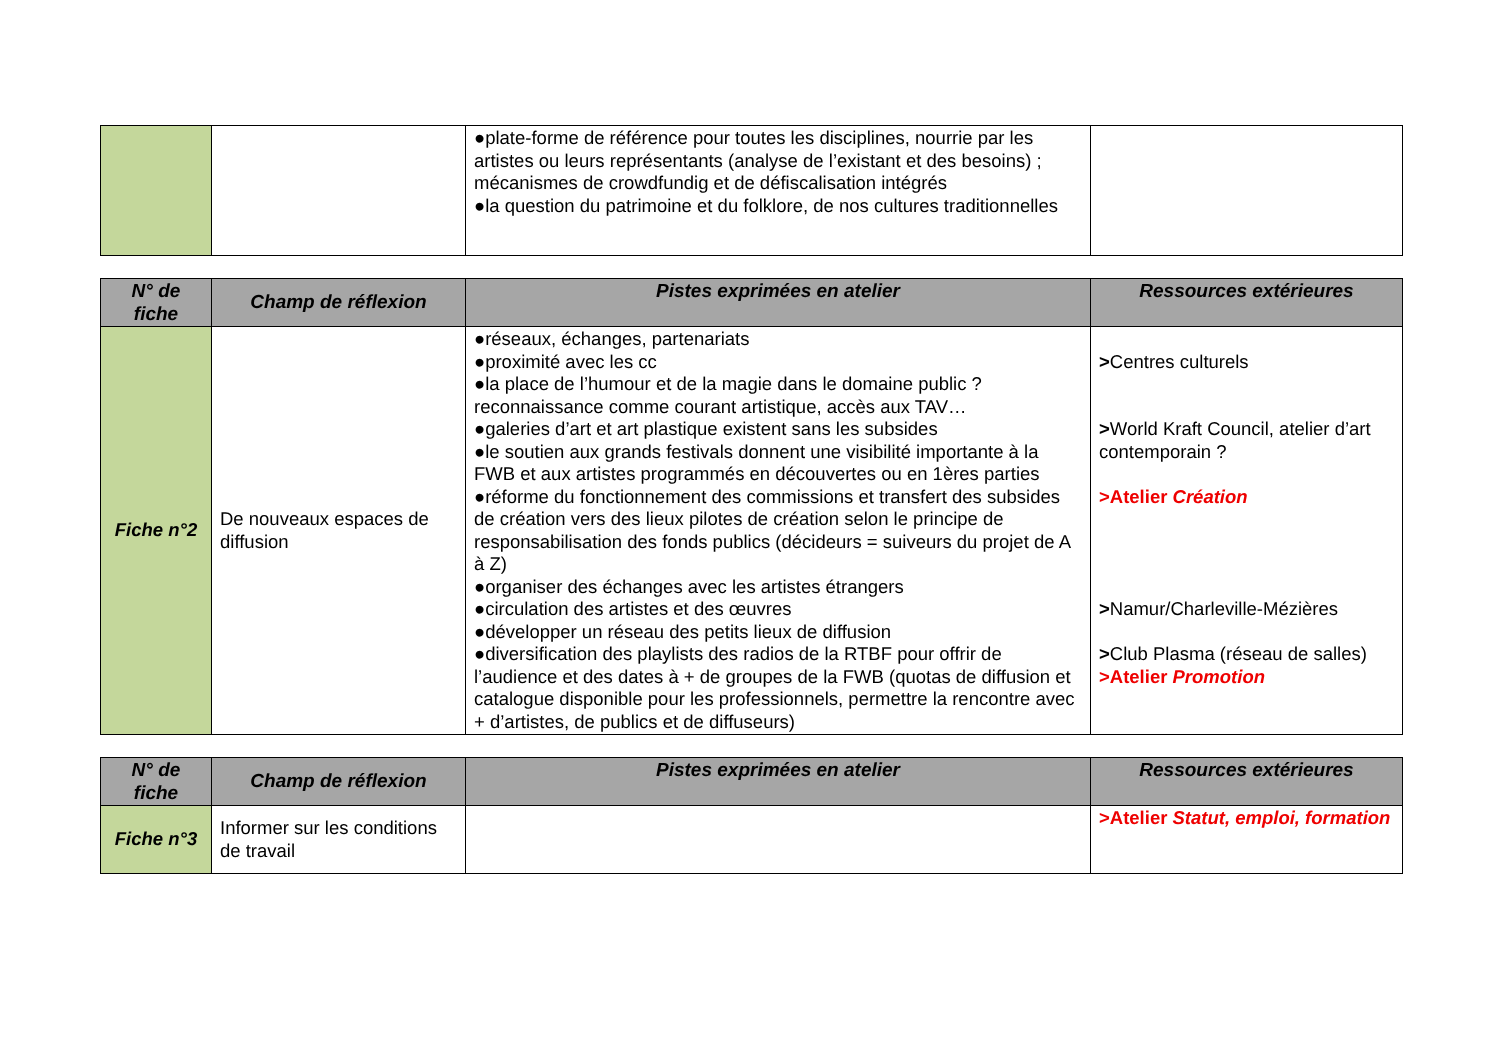| | | ●plate-forme de référence pour toutes les disciplines, nourrie par les artistes ou leurs représentants (analyse de l’existant et des besoins) ; mécanismes de crowdfundig et de défiscalisation intégrés ●la question du patrimoine et du folklore, de nos cultures traditionnelles | |
| N° de fiche | Champ de réflexion | Pistes exprimées en atelier | Ressources extérieures |
| --- | --- | --- | --- |
| Fiche n°2 | De nouveaux espaces de diffusion | ●réseaux, échanges, partenariats ●proximité avec les cc ●la place de l’humour et de la magie dans le domaine public ? reconnaissance comme courant artistique, accès aux TAV… ●galeries d’art et art plastique existent sans les subsides ●le soutien aux grands festivals donnent une visibilité importante à la FWB et aux artistes programmés en découvertes ou en 1ères parties ●réforme du fonctionnement des commissions et transfert des subsides de création vers des lieux pilotes de création selon le principe de responsabilisation des fonds publics (décideurs = suiveurs du projet de A à Z) ●organiser des échanges avec les artistes étrangers ●circulation des artistes et des œuvres ●développer un réseau des petits lieux de diffusion ●diversification des playlists des radios de la RTBF pour offrir de l’audience et des dates à + de groupes de la FWB (quotas de diffusion et catalogue disponible pour les professionnels, permettre la rencontre avec + d’artistes, de publics et de diffuseurs) | > Centres culturels > World Kraft Council, atelier d’art contemporain ? >Atelier Création > Namur/Charleville-Mézières > Club Plasma (réseau de salles) >Atelier Promotion |
| N° de fiche | Champ de réflexion | Pistes exprimées en atelier | Ressources extérieures |
| --- | --- | --- | --- |
| Fiche n°3 | Informer sur les conditions de travail | | >Atelier Statut, emploi, formation |